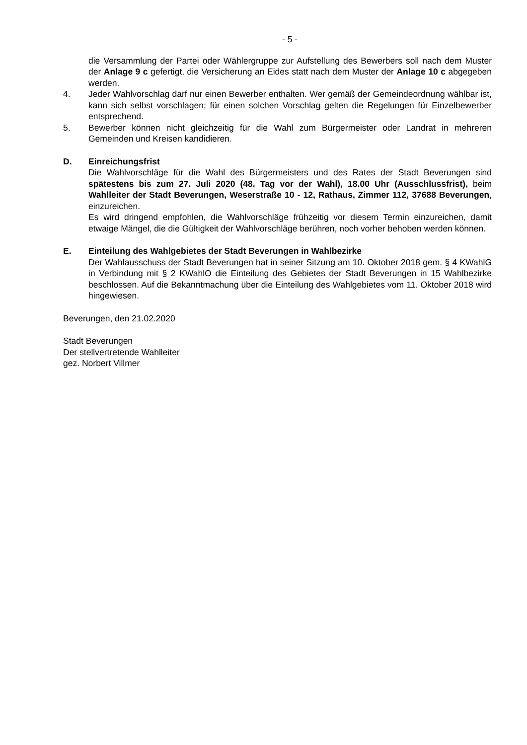- 5 -
die Versammlung der Partei oder Wählergruppe zur Aufstellung des Bewerbers soll nach dem Muster der Anlage 9 c gefertigt, die Versicherung an Eides statt nach dem Muster der Anlage 10 c abgegeben werden.
4. Jeder Wahlvorschlag darf nur einen Bewerber enthalten. Wer gemäß der Gemeindeordnung wählbar ist, kann sich selbst vorschlagen; für einen solchen Vorschlag gelten die Regelungen für Einzelbewerber entsprechend.
5. Bewerber können nicht gleichzeitig für die Wahl zum Bürgermeister oder Landrat in mehreren Gemeinden und Kreisen kandidieren.
D. Einreichungsfrist
Die Wahlvorschläge für die Wahl des Bürgermeisters und des Rates der Stadt Beverungen sind spätestens bis zum 27. Juli 2020 (48. Tag vor der Wahl), 18.00 Uhr (Ausschlussfrist), beim Wahlleiter der Stadt Beverungen, Weserstraße 10 - 12, Rathaus, Zimmer 112, 37688 Beverungen, einzureichen.
Es wird dringend empfohlen, die Wahlvorschläge frühzeitig vor diesem Termin einzureichen, damit etwaige Mängel, die die Gültigkeit der Wahlvorschläge berühren, noch vorher behoben werden können.
E. Einteilung des Wahlgebietes der Stadt Beverungen in Wahlbezirke
Der Wahlausschuss der Stadt Beverungen hat in seiner Sitzung am 10. Oktober 2018 gem. § 4 KWahlG in Verbindung mit § 2 KWahlO die Einteilung des Gebietes der Stadt Beverungen in 15 Wahlbezirke beschlossen. Auf die Bekanntmachung über die Einteilung des Wahlgebietes vom 11. Oktober 2018 wird hingewiesen.
Beverungen, den 21.02.2020
Stadt Beverungen
Der stellvertretende Wahlleiter
gez. Norbert Villmer